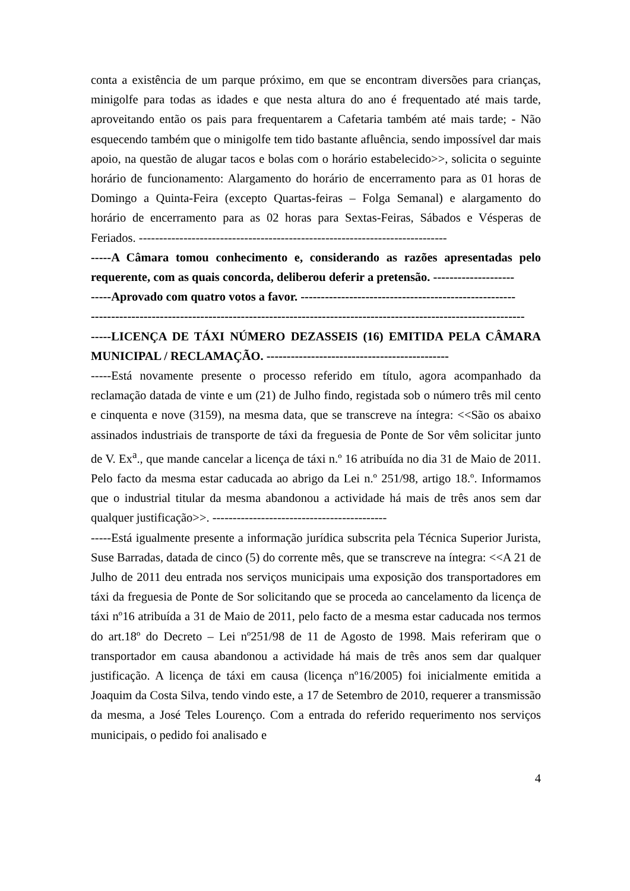conta a existência de um parque próximo, em que se encontram diversões para crianças, minigolfe para todas as idades e que nesta altura do ano é frequentado até mais tarde, aproveitando então os pais para frequentarem a Cafetaria também até mais tarde; - Não esquecendo também que o minigolfe tem tido bastante afluência, sendo impossível dar mais apoio, na questão de alugar tacos e bolas com o horário estabelecido>>, solicita o seguinte horário de funcionamento: Alargamento do horário de encerramento para as 01 horas de Domingo a Quinta-Feira (excepto Quartas-feiras – Folga Semanal) e alargamento do horário de encerramento para as 02 horas para Sextas-Feiras, Sábados e Vésperas de Feriados. ----------------------------------------------------------------------------
-----A Câmara tomou conhecimento e, considerando as razões apresentadas pelo requerente, com as quais concorda, deliberou deferir a pretensão. --------------------
-----Aprovado com quatro votos a favor. -----------------------------------------------------
-----------------------------------------------------------------------------------------------------------
-----LICENÇA DE TÁXI NÚMERO DEZASSEIS (16) EMITIDA PELA CÂMARA MUNICIPAL / RECLAMAÇÃO. ---------------------------------------------
-----Está novamente presente o processo referido em título, agora acompanhado da reclamação datada de vinte e um (21) de Julho findo, registada sob o número três mil cento e cinquenta e nove (3159), na mesma data, que se transcreve na íntegra: <<São os abaixo assinados industriais de transporte de táxi da freguesia de Ponte de Sor vêm solicitar junto de V. Ex<sup>a</sup>., que mande cancelar a licença de táxi n.º 16 atribuída no dia 31 de Maio de 2011. Pelo facto da mesma estar caducada ao abrigo da Lei n.º 251/98, artigo 18.º. Informamos que o industrial titular da mesma abandonou a actividade há mais de três anos sem dar qualquer justificação>>. -------------------------------------------
-----Está igualmente presente a informação jurídica subscrita pela Técnica Superior Jurista, Suse Barradas, datada de cinco (5) do corrente mês, que se transcreve na íntegra: <<A 21 de Julho de 2011 deu entrada nos serviços municipais uma exposição dos transportadores em táxi da freguesia de Ponte de Sor solicitando que se proceda ao cancelamento da licença de táxi nº16 atribuída a 31 de Maio de 2011, pelo facto de a mesma estar caducada nos termos do art.18º do Decreto – Lei nº251/98 de 11 de Agosto de 1998. Mais referiram que o transportador em causa abandonou a actividade há mais de três anos sem dar qualquer justificação. A licença de táxi em causa (licença nº16/2005) foi inicialmente emitida a Joaquim da Costa Silva, tendo vindo este, a 17 de Setembro de 2010, requerer a transmissão da mesma, a José Teles Lourenço. Com a entrada do referido requerimento nos serviços municipais, o pedido foi analisado e
4